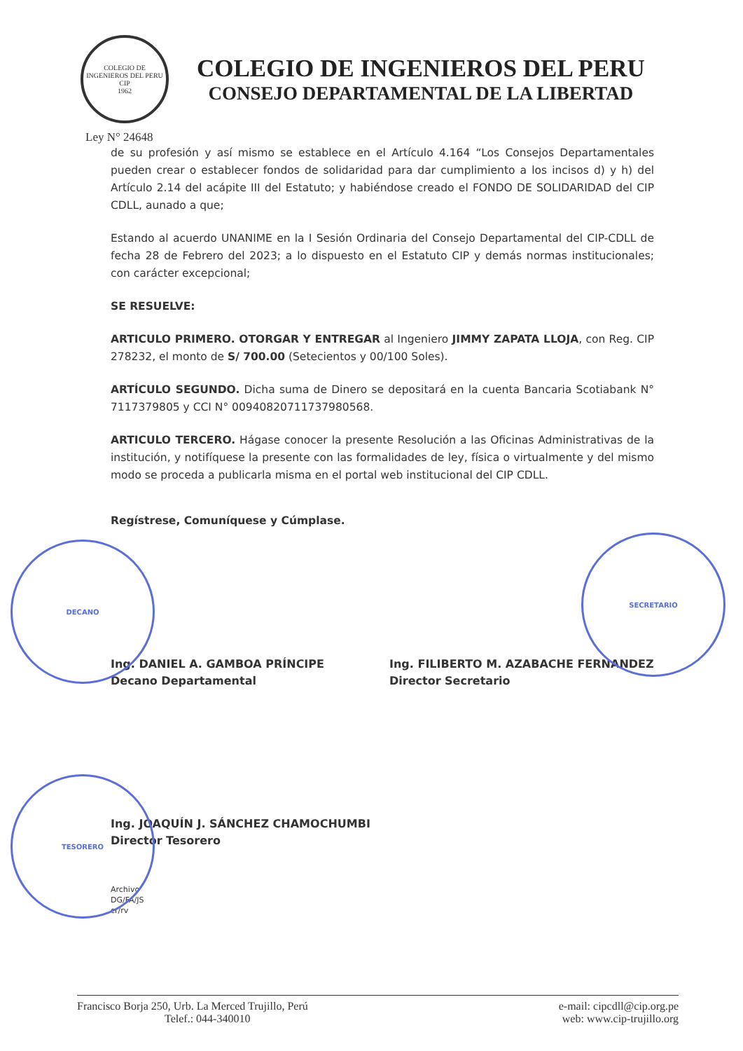COLEGIO DE INGENIEROS DEL PERU
CIP
1962
COLEGIO DE INGENIEROS DEL PERU
CONSEJO DEPARTAMENTAL DE LA LIBERTAD
Ley N° 24648
de su profesión y así mismo se establece en el Artículo 4.164 “Los Consejos Departamentales pueden crear o establecer fondos de solidaridad para dar cumplimiento a los incisos d) y h) del Artículo 2.14 del acápite III del Estatuto; y habiéndose creado el FONDO DE SOLIDARIDAD del CIP CDLL, aunado a que;
Estando al acuerdo UNANIME en la I Sesión Ordinaria del Consejo Departamental del CIP-CDLL de fecha 28 de Febrero del 2023; a lo dispuesto en el Estatuto CIP y demás normas institucionales; con carácter excepcional;
SE RESUELVE:
ARTICULO PRIMERO. OTORGAR Y ENTREGAR al Ingeniero JIMMY ZAPATA LLOJA, con Reg. CIP 278232, el monto de S/ 700.00 (Setecientos y 00/100 Soles).
ARTÍCULO SEGUNDO. Dicha suma de Dinero se depositará en la cuenta Bancaria Scotiabank N° 7117379805 y CCI N° 00940820711737980568.
ARTICULO TERCERO. Hágase conocer la presente Resolución a las Oficinas Administrativas de la institución, y notifíquese la presente con las formalidades de ley, física o virtualmente y del mismo modo se proceda a publicarla misma en el portal web institucional del CIP CDLL.
Regístrese, Comuníquese y Cúmplase.
Ing. DANIEL A. GAMBOA PRÍNCIPE
Decano Departamental
Ing. FILIBERTO M. AZABACHE FERNANDEZ
Director Secretario
Ing. JOAQUÍN J. SÁNCHEZ CHAMOCHUMBI
Director Tesorero
Archivo
DG/FA/JS
cr/rv
DECANO
SECRETARIO
TESORERO
Francisco Borja 250, Urb. La Merced Trujillo, Perú
Telef.: 044-340010
e-mail: cipcdll@cip.org.pe
web: www.cip-trujillo.org